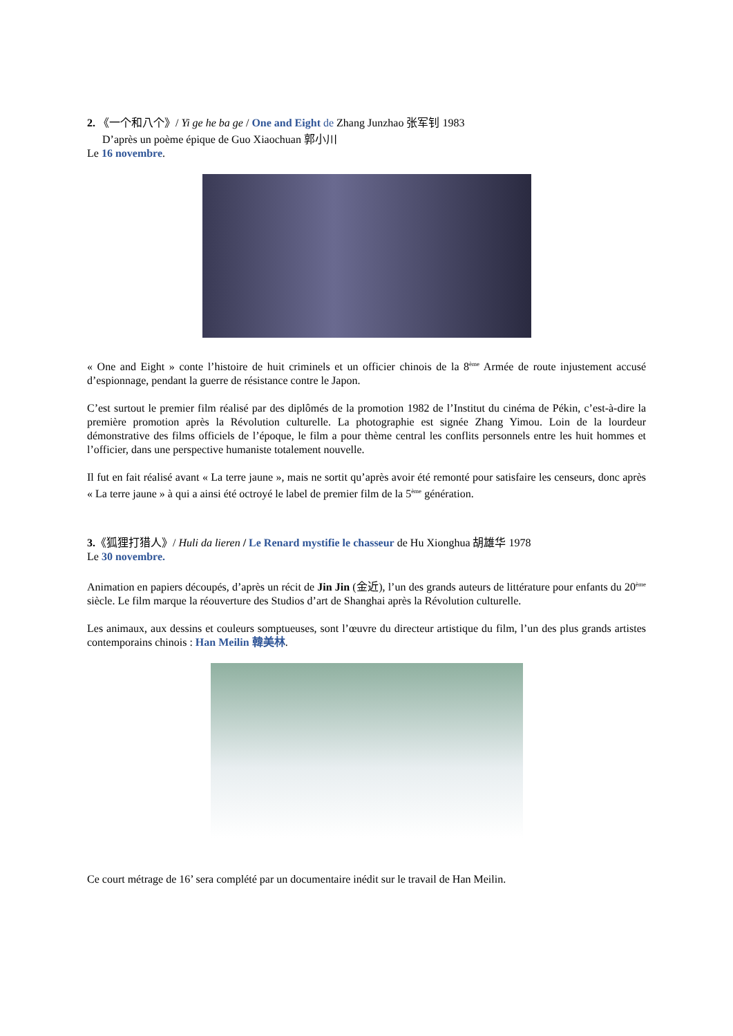2. 《一个和八个》/ Yi ge he ba ge / One and Eight de Zhang Junzhao 张军钊 1983
D’après un poème épique de Guo Xiaochuan 郭小川
Le 16 novembre.
« One and Eight » conte l’histoire de huit criminels et un officier chinois de la 8<sup>ème</sup> Armée de route injustement accusé d’espionnage, pendant la guerre de résistance contre le Japon.
C’est surtout le premier film réalisé par des diplômés de la promotion 1982 de l’Institut du cinéma de Pékin, c’est-à-dire la première promotion après la Révolution culturelle. La photographie est signée Zhang Yimou. Loin de la lourdeur démonstrative des films officiels de l’époque, le film a pour thème central les conflits personnels entre les huit hommes et l’officier, dans une perspective humaniste totalement nouvelle.
Il fut en fait réalisé avant « La terre jaune », mais ne sortit qu’après avoir été remonté pour satisfaire les censeurs, donc après « La terre jaune » à qui a ainsi été octroyé le label de premier film de la 5<sup>ème</sup> génération.
3.《狐狸打猎人》/ Huli da lieren / Le Renard mystifie le chasseur de Hu Xionghua 胡雄华 1978
Le 30 novembre.
Animation en papiers découpés, d’après un récit de Jin Jin (金近), l’un des grands auteurs de littérature pour enfants du 20<sup>ème</sup> siècle. Le film marque la réouverture des Studios d’art de Shanghai après la Révolution culturelle.
Les animaux, aux dessins et couleurs somptueuses, sont l’œuvre du directeur artistique du film, l’un des plus grands artistes contemporains chinois : Han Meilin 韓美林.
Ce court métrage de 16’ sera complété par un documentaire inédit sur le travail de Han Meilin.